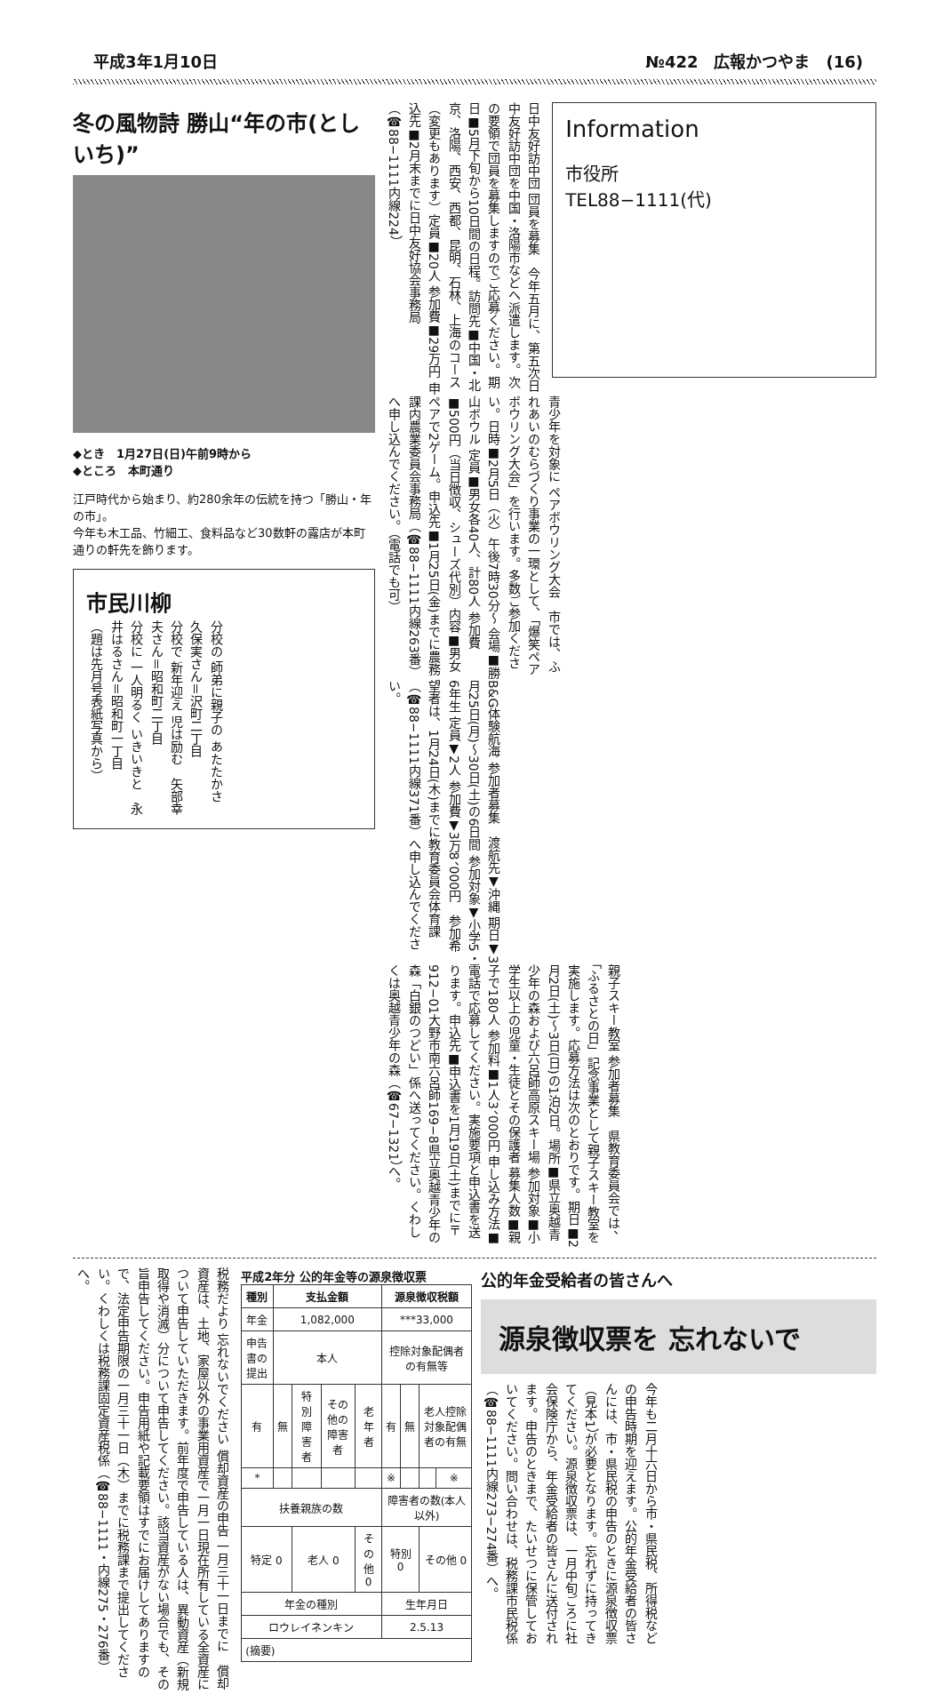平成3年1月10日 №422　広報かつやま　(16)
冬の風物詩 勝山“年の市(としいち)”
◆とき　1月27日(日)午前9時から
◆ところ　本町通り
江戸時代から始まり、約280余年の伝統を持つ「勝山・年の市」。
今年も木工品、竹細工、食料品など30数軒の露店が本町通りの軒先を飾ります。
市民川柳
分校の 師弟に親子の あたたかさ　久保実さん＝沢町二丁目
分校で 新年迎え 児は励む　矢部幸夫さん＝昭和町二丁目
分校に 一人明るく いきいきと　永井はるさん＝昭和町一丁目
（題は先月号表紙写真から）
日中友好訪中団 団員を募集　今年五月に、第五次日中友好訪中団を中国・洛陽市などへ派遣します。次の要領で団員を募集しますのでご応募ください。期日■5月下旬から10日間の日程。訪問先■中国・北京、洛陽、西安、西都、昆明、石林、上海のコース（変更もあります）定員■20人 参加費■29万円 申込先■2月末までに日中友好協会事務局（☎88−1111内線224）
Information
市役所
TEL88−1111(代)
青少年を対象に ペアボウリング大会　市では、ふれあいのむらづくり事業の一環として、「爆笑ペアボウリング大会」を行います。多数ご参加ください。日時■2月5日（火）午後7時30分〜 会場■勝山ボウル 定員■男女各40人、計80人 参加費■500円（当日徴収、シューズ代別）内容■男女ペアで2ゲーム。申込先■1月25日(金)までに農務課内農業委員会事務局（☎88−1111内線263番）へ申し込んでください。（電話でも可）
B&G体験航海 参加者募集　渡航先▼沖縄 期日▼3月25日(月)〜30日(土)の6日間 参加対象▼小学5・6年生 定員▼2人 参加費▼3万8、000円　参加希望者は、1月24日(木)までに教育委員会体育課（☎88−1111内線371番）へ申し込んでください。
親子スキー教室 参加者募集　県教育委員会では、「ふるさとの日」記念事業として親子スキー教室を実施します。応募方法は次のとおりです。期日■2月2日(土)〜3日(日)の1泊2日。場所■県立奥越青少年の森および六呂師高原スキー場 参加対象■小学生以上の児童・生徒とその保護者 募集人数■親子で180人 参加料■1人3、000円 申し込み方法■電話で応募してください。実施要項と申込書を送ります。申込先■申込書を1月19日(土)までに〒912−01大野市南六呂師169−8県立奥越青少年の森「白銀のつどい」係へ送ってください。くわしくは奥越青少年の森（☎67−1321）へ。
税務だより 忘れないでください 償却資産の申告 一月三十一日までに　償却資産は、土地、家屋以外の事業用資産で一月一日現在所有している全資産について申告していただきます。前年度で申告している人は、異動資産（新規取得や消滅）分について申告してください。該当資産がない場合でも、その旨申告してください。申告用紙や記載要領はすでにお届けしてありますので、法定申告期限の一月三十一日（木）までに税務課まで提出してください。くわしくは税務課固定資産税係（☎88−1111・内線275・276番）へ。
平成2年分 公的年金等の源泉徴収票
| 種別 | 支払金額 | | | | 源泉徴収税額 | | | |
| --- | --- | --- | --- | --- | --- | --- | --- | --- |
| 年金 | 1,082,000 | | | | ***33,000 | | | |
| 申告書の提出 | 本人 | | | | 控除対象配偶者の有無等 | | | |
| 有 | 無 | 特別障害者 | その他の障害者 | 老年者 | 有 | 無 | 老人控除対象配偶者の有無 | |
| * | | | | | ※ | | | ※ |
| 扶養親族の数 | | | | | 障害者の数(本人以外) | | | |
| 特定 0 | | 老人 0 | | その他 0 | 特別 0 | | その他 0 | |
| 年金の種別 | | | | | 生年月日 | | | |
| ロウレイネンキン | | | | | 2.5.13 | | | |
| (摘要) | | | | | | | | |
公的年金受給者の皆さんへ
源泉徴収票を 忘れないで
今年も二月十六日から市・県民税、所得税などの申告時期を迎えます。公的年金受給者の皆さんには、市・県民税の申告のときに源泉徴収票（見本1）が必要となります。忘れずに持ってきてください。源泉徴収票は、一月中旬ごろに社会保険庁から、年金受給者の皆さんに送付されます。申告のときまで、たいせつに保管しておいてください。問い合わせは、税務課市民税係（☎88−1111内線273−274番）へ。